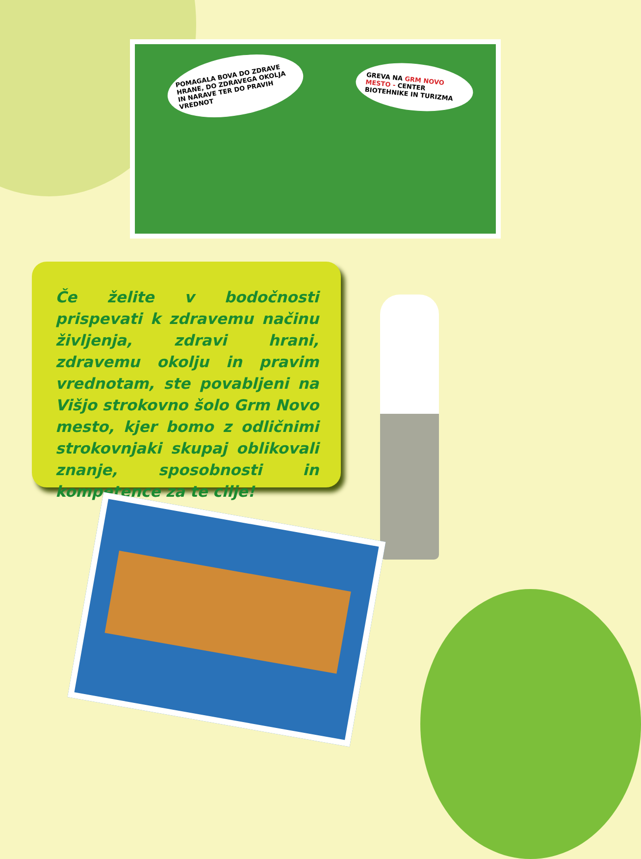POMAGALA BOVA DO ZDRAVE HRANE, DO ZDRAVEGA OKOLJA IN NARAVE TER DO PRAVIH VREDNOT
GREVA NA GRM NOVO MESTO - CENTER BIOTEHNIKE IN TURIZMA
Če želite v bodočnosti prispevati k zdravemu načinu življenja, zdravi hrani, zdravemu okolju in pravim vrednotam, ste povabljeni na Višjo strokovno šolo Grm Novo mesto, kjer bomo z odličnimi strokovnjaki skupaj oblikovali znanje, sposobnosti in kompetence za te cilje!